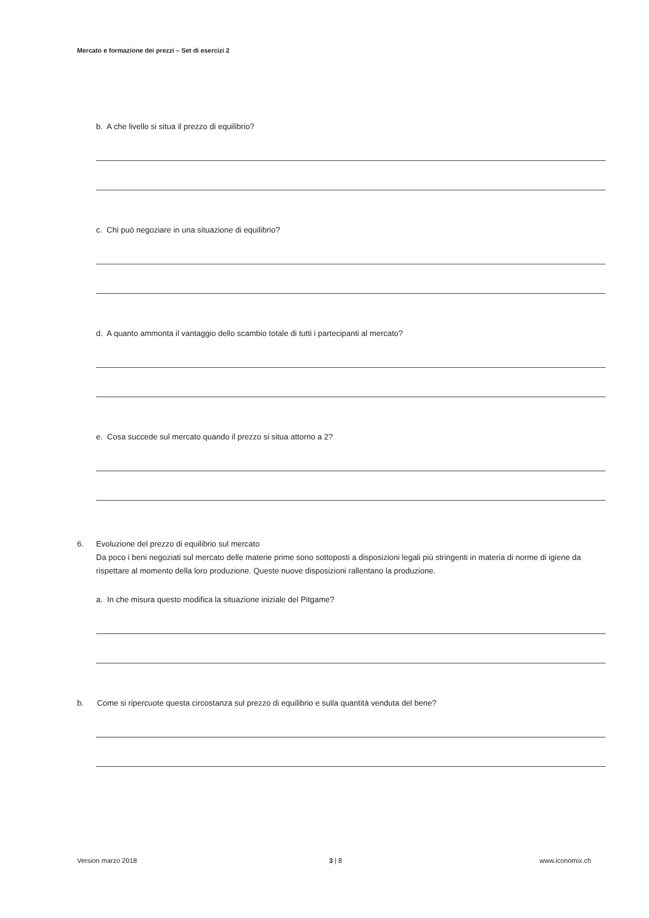Mercato e formazione dei prezzi – Set di esercizi 2
b. A che livello si situa il prezzo di equilibrio?
c. Chi può negoziare in una situazione di equilibrio?
d. A quanto ammonta il vantaggio dello scambio totale di tutti i partecipanti al mercato?
e. Cosa succede sul mercato quando il prezzo si situa attorno a 2?
6. Evoluzione del prezzo di equilibrio sul mercato
Da poco i beni negoziati sul mercato delle materie prime sono sottoposti a disposizioni legali più stringenti in materia di norme di igiene da rispettare al momento della loro produzione. Queste nuove disposizioni rallentano la produzione.
a. In che misura questo modifica la situazione iniziale del Pitgame?
b. Come si ripercuote questa circostanza sul prezzo di equilibrio e sulla quantità venduta del bene?
Version marzo 2018 3 | 8 www.iconomix.ch